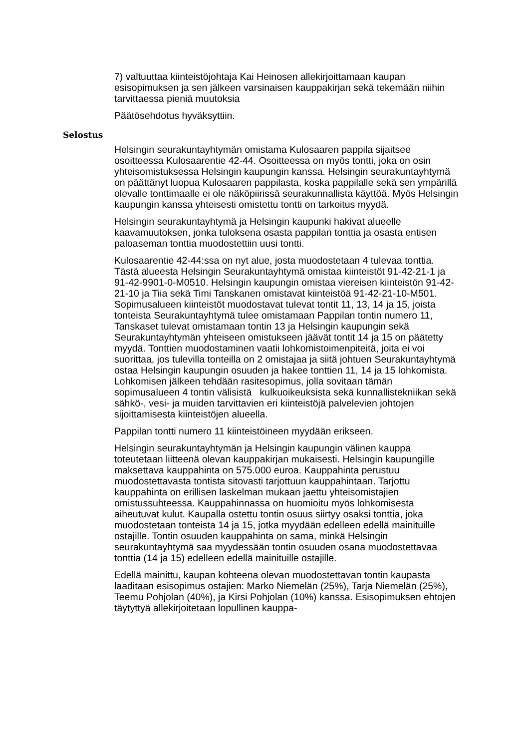7) valtuuttaa kiinteistöjohtaja Kai Heinosen allekirjoittamaan kaupan esisopimuksen ja sen jälkeen varsinaisen kauppakirjan sekä tekemään niihin tarvittaessa pieniä muutoksia
Päätösehdotus hyväksyttiin.
Selostus
Helsingin seurakuntayhtymän omistama Kulosaaren pappila sijaitsee osoitteessa Kulosaarentie 42-44. Osoitteessa on myös tontti, joka on osin yhteisomistuksessa Helsingin kaupungin kanssa. Helsingin seurakuntayhtymä on päättänyt luopua Kulosaaren pappilasta, koska pappilalle sekä sen ympärillä olevalle tonttimaalle ei ole näköpiirissä seurakunnallista käyttöä. Myös Helsingin kaupungin kanssa yhteisesti omistettu tontti on tarkoitus myydä.
Helsingin seurakuntayhtymä ja Helsingin kaupunki hakivat alueelle kaavamuutoksen, jonka tuloksena osasta pappilan tonttia ja osasta entisen paloaseman tonttia muodostettiin uusi tontti.
Kulosaarentie 42-44:ssa on nyt alue, josta muodostetaan 4 tulevaa tonttia. Tästä alueesta Helsingin Seurakuntayhtymä omistaa kiinteistöt 91-42-21-1 ja 91-42-9901-0-M0510. Helsingin kaupungin omistaa viereisen kiinteistön 91-42-21-10 ja Tiia sekä Timi Tanskanen omistavat kiinteistöä 91-42-21-10-M501. Sopimusalueen kiinteistöt muodostavat tulevat tontit 11, 13, 14 ja 15, joista tonteista Seurakuntayhtymä tulee omistamaan Pappilan tontin numero 11, Tanskaset tulevat omistamaan tontin 13 ja Helsingin kaupungin sekä Seurakuntayhtymän yhteiseen omistukseen jäävät tontit 14 ja 15 on päätetty myydä. Tonttien muodostaminen vaatii lohkomistoimenpiteitä, joita ei voi suorittaa, jos tulevilla tonteilla on 2 omistajaa ja siitä johtuen Seurakuntayhtymä ostaa Helsingin kaupungin osuuden ja hakee tonttien 11, 14 ja 15 lohkomista. Lohkomisen jälkeen tehdään rasitesopimus, jolla sovitaan tämän sopimusalueen 4 tontin välisistä kulkuoikeuksista sekä kunnallistekniikan sekä sähkö-, vesi- ja muiden tarvittavien eri kiinteistöjä palvelevien johtojen sijoittamisesta kiinteistöjen alueella.
Pappilan tontti numero 11 kiinteistöineen myydään erikseen.
Helsingin seurakuntayhtymän ja Helsingin kaupungin välinen kauppa toteutetaan liitteenä olevan kauppakirjan mukaisesti. Helsingin kaupungille maksettava kauppahinta on 575.000 euroa. Kauppahinta perustuu muodostettavasta tontista sitovasti tarjottuun kauppahintaan. Tarjottu kauppahinta on erillisen laskelman mukaan jaettu yhteisomistajien omistussuhteessa. Kauppahinnassa on huomioitu myös lohkomisesta aiheutuvat kulut. Kaupalla ostettu tontin osuus siirtyy osaksi tonttia, joka muodostetaan tonteista 14 ja 15, jotka myydään edelleen edellä mainituille ostajille. Tontin osuuden kauppahinta on sama, minkä Helsingin seurakuntayhtymä saa myydessään tontin osuuden osana muodostettavaa tonttia (14 ja 15) edelleen edellä mainituille ostajille.
Edellä mainittu, kaupan kohteena olevan muodostettavan tontin kaupasta laaditaan esisopimus ostajien: Marko Niemelän (25%), Tarja Niemelän (25%), Teemu Pohjolan (40%), ja Kirsi Pohjolan (10%) kanssa. Esisopimuksen ehtojen täytyttyä allekirjoitetaan lopullinen kauppa-